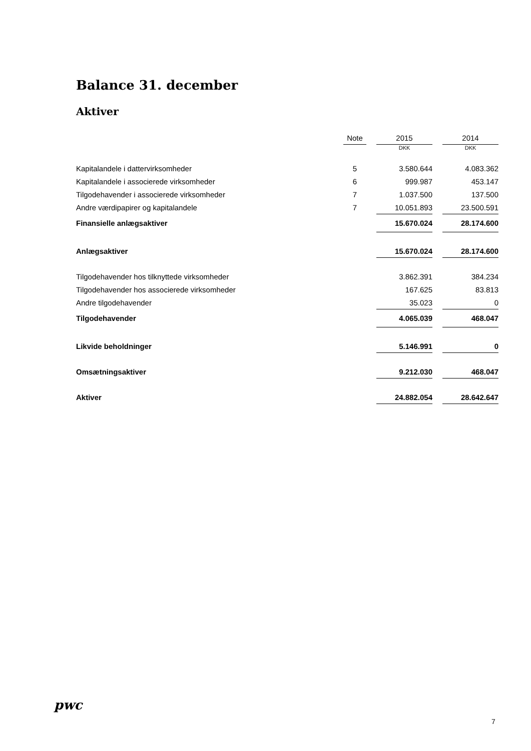Balance 31. december
Aktiver
| | Note | | 2015 | | 2014 |
| | | | DKK | | DKK |
| Kapitalandele i dattervirksomheder | 5 | | 3.580.644 | | 4.083.362 |
| Kapitalandele i associerede virksomheder | 6 | | 999.987 | | 453.147 |
| Tilgodehavender i associerede virksomheder | 7 | | 1.037.500 | | 137.500 |
| Andre værdipapirer og kapitalandele | 7 | | 10.051.893 | | 23.500.591 |
| Finansielle anlægsaktiver | | | 15.670.024 | | 28.174.600 |
| Anlægsaktiver | | | 15.670.024 | | 28.174.600 |
| Tilgodehavender hos tilknyttede virksomheder | | | 3.862.391 | | 384.234 |
| Tilgodehavender hos associerede virksomheder | | | 167.625 | | 83.813 |
| Andre tilgodehavender | | | 35.023 | | 0 |
| Tilgodehavender | | | 4.065.039 | | 468.047 |
| Likvide beholdninger | | | 5.146.991 | | 0 |
| Omsætningsaktiver | | | 9.212.030 | | 468.047 |
| Aktiver | | | 24.882.054 | | 28.642.647 |
pwc
7